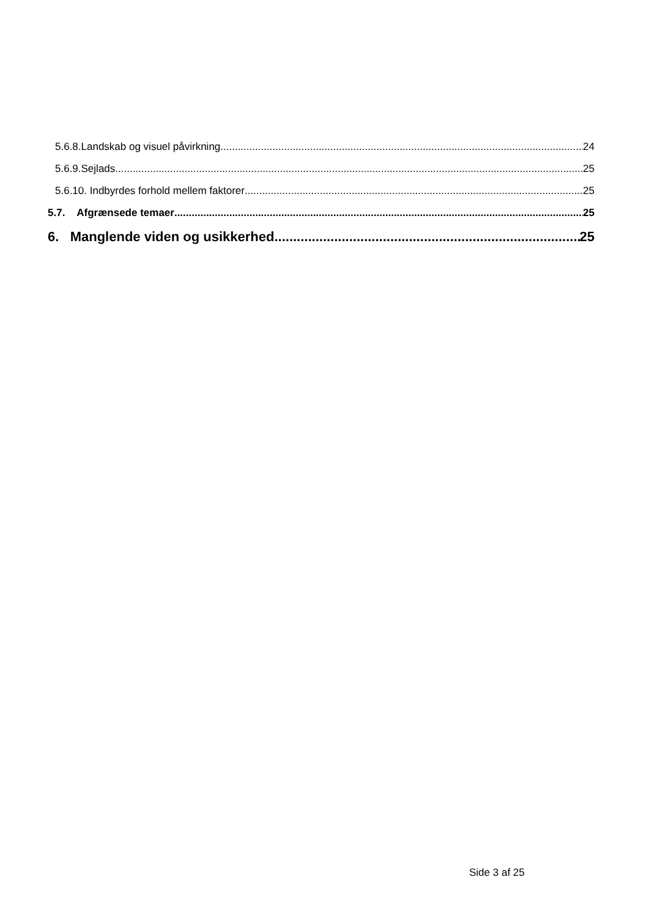5.6.8.Landskab og visuel påvirkning 24
5.6.9.Sejlads................. 25
5.6.10. Indbyrdes forhold mellem faktorer 25
5.7. Afgrænsede temaer 25
6. Manglende viden og usikkerhed 25
Side 3 af 25